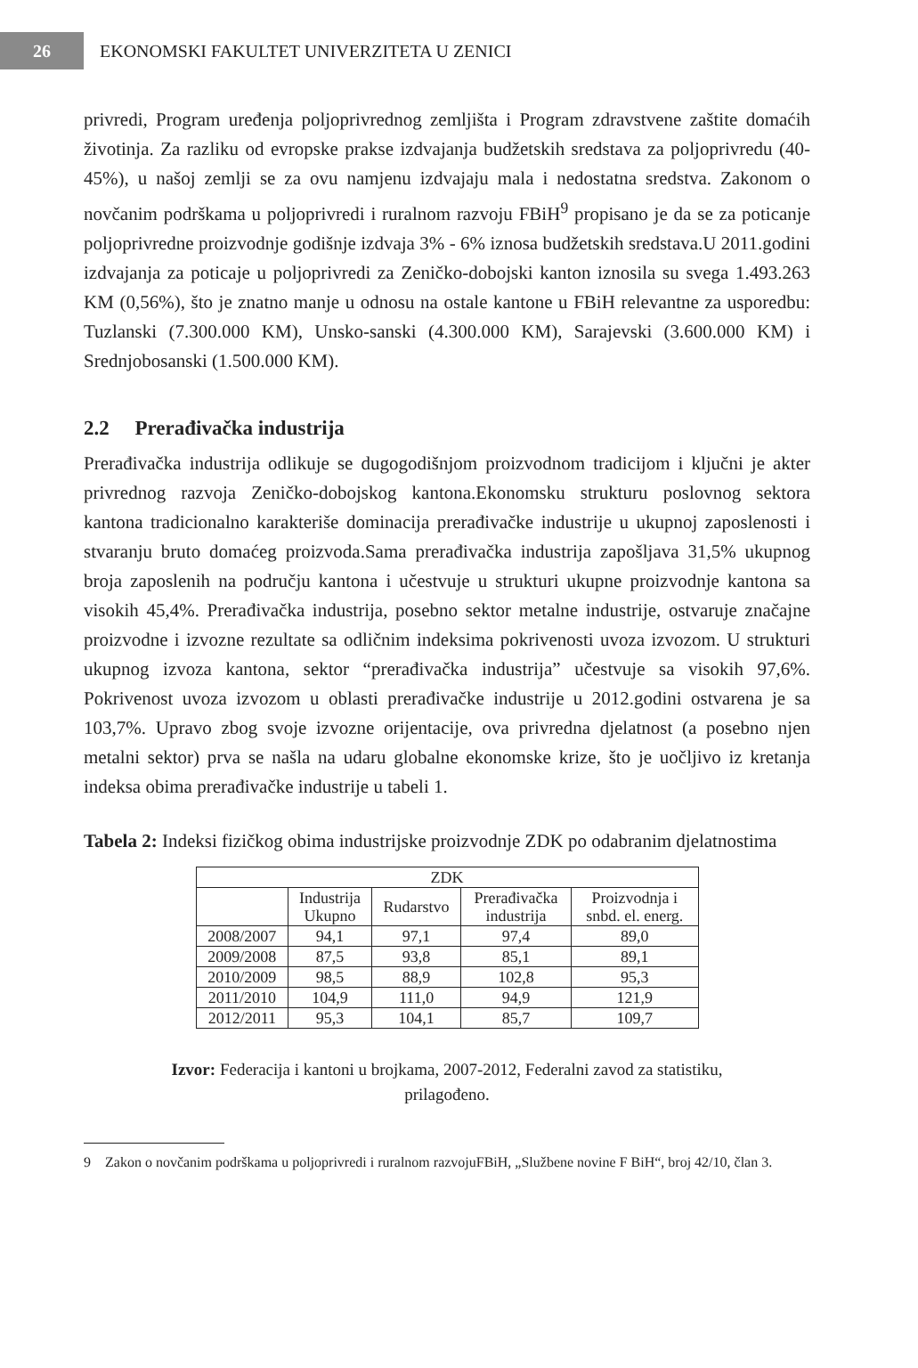26
EKONOMSKI FAKULTET UNIVERZITETA U ZENICI
privredi, Program uređenja poljoprivrednog zemljišta i Program zdravstvene zaštite domaćih životinja. Za razliku od evropske prakse izdvajanja budžetskih sredstava za poljoprivredu (40-45%), u našoj zemlji se za ovu namjenu izdvajaju mala i nedostatna sredstva. Zakonom o novčanim podrškama u poljoprivredi i ruralnom razvoju FBiH<sup>9</sup> propisano je da se za poticanje poljoprivredne proizvodnje godišnje izdvaja 3% - 6% iznosa budžetskih sredstava.U 2011.godini izdvajanja za poticaje u poljoprivredi za Zeničko-dobojski kanton iznosila su svega 1.493.263 KM (0,56%), što je znatno manje u odnosu na ostale kantone u FBiH relevantne za usporedbu: Tuzlanski (7.300.000 KM), Unsko-sanski (4.300.000 KM), Sarajevski (3.600.000 KM) i Srednjobosanski (1.500.000 KM).
2.2 Prerađivačka industrija
Prerađivačka industrija odlikuje se dugogodišnjom proizvodnom tradicijom i ključni je akter privrednog razvoja Zeničko-dobojskog kantona.Ekonomsku strukturu poslovnog sektora kantona tradicionalno karakteriše dominacija prerađivačke industrije u ukupnoj zaposlenosti i stvaranju bruto domaćeg proizvoda.Sama prerađivačka industrija zapošljava 31,5% ukupnog broja zaposlenih na području kantona i učestvuje u strukturi ukupne proizvodnje kantona sa visokih 45,4%. Prerađivačka industrija, posebno sektor metalne industrije, ostvaruje značajne proizvodne i izvozne rezultate sa odličnim indeksima pokrivenosti uvoza izvozom. U strukturi ukupnog izvoza kantona, sektor “prerađivačka industrija” učestvuje sa visokih 97,6%. Pokrivenost uvoza izvozom u oblasti prerađivačke industrije u 2012.godini ostvarena je sa 103,7%. Upravo zbog svoje izvozne orijentacije, ova privredna djelatnost (a posebno njen metalni sektor) prva se našla na udaru globalne ekonomske krize, što je uočljivo iz kretanja indeksa obima prerađivačke industrije u tabeli 1.
Tabela 2: Indeksi fizičkog obima industrijske proizvodnje ZDK po odabranim djelatnostima
| ZDK | | | | |
| --- | --- | --- | --- | --- |
| | Industrija Ukupno | Rudarstvo | Prerađivačka industrija | Proizvodnja i snbd. el. energ. |
| 2008/2007 | 94,1 | 97,1 | 97,4 | 89,0 |
| 2009/2008 | 87,5 | 93,8 | 85,1 | 89,1 |
| 2010/2009 | 98,5 | 88,9 | 102,8 | 95,3 |
| 2011/2010 | 104,9 | 111,0 | 94,9 | 121,9 |
| 2012/2011 | 95,3 | 104,1 | 85,7 | 109,7 |
Izvor: Federacija i kantoni u brojkama, 2007-2012, Federalni zavod za statistiku,
prilagođeno.
9 Zakon o novčanim podrškama u poljoprivredi i ruralnom razvojuFBiH, „Službene novine F BiH“, broj 42/10, član 3.